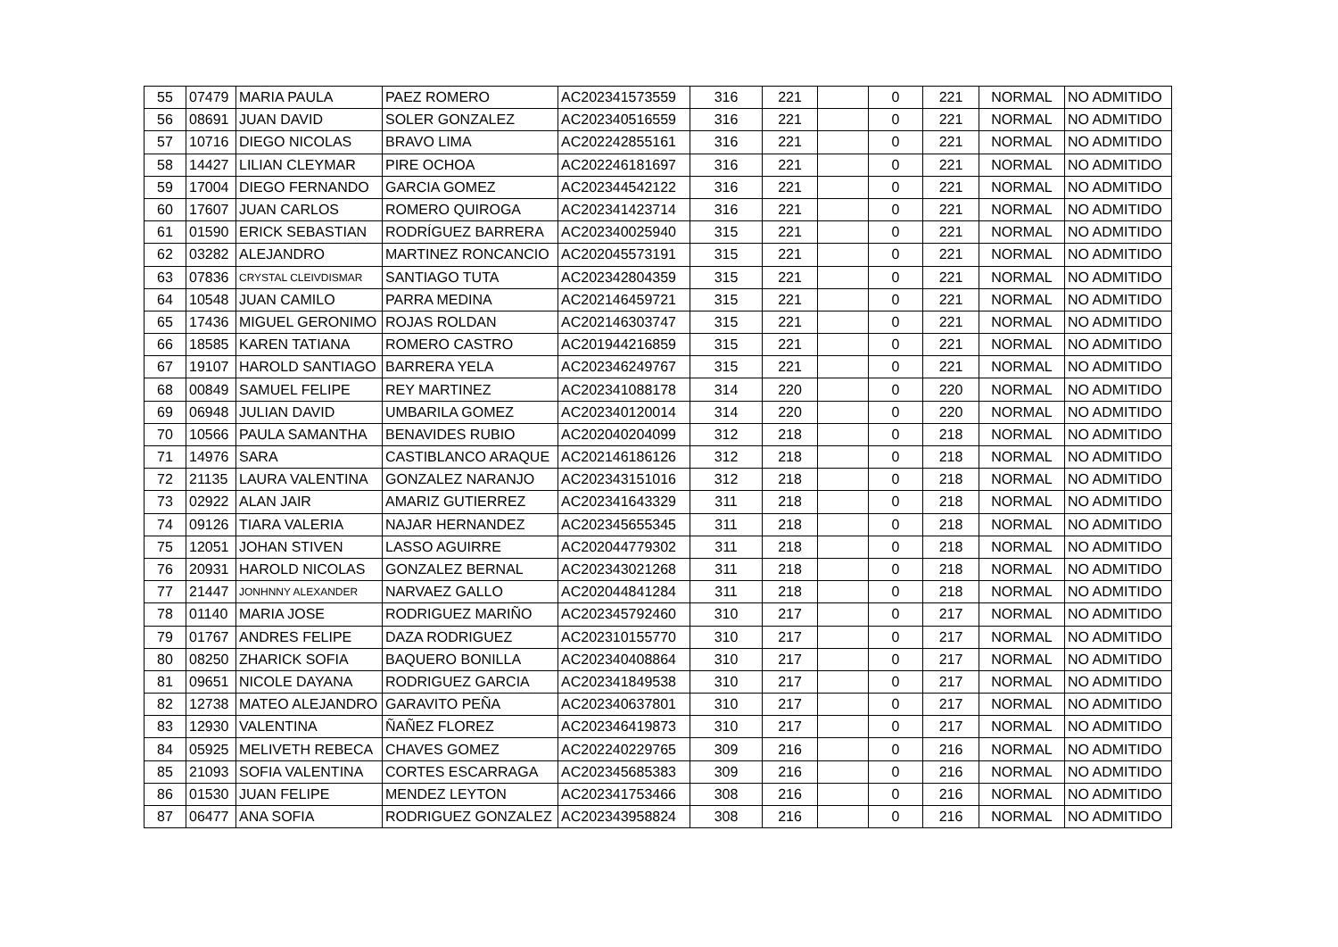| 55 | 07479 | MARIA PAULA | PAEZ ROMERO | AC202341573559 | 316 | 221 | | 0 | 221 | NORMAL | NO ADMITIDO |
| 56 | 08691 | JUAN DAVID | SOLER GONZALEZ | AC202340516559 | 316 | 221 | | 0 | 221 | NORMAL | NO ADMITIDO |
| 57 | 10716 | DIEGO NICOLAS | BRAVO LIMA | AC202242855161 | 316 | 221 | | 0 | 221 | NORMAL | NO ADMITIDO |
| 58 | 14427 | LILIAN CLEYMAR | PIRE OCHOA | AC202246181697 | 316 | 221 | | 0 | 221 | NORMAL | NO ADMITIDO |
| 59 | 17004 | DIEGO FERNANDO | GARCIA GOMEZ | AC202344542122 | 316 | 221 | | 0 | 221 | NORMAL | NO ADMITIDO |
| 60 | 17607 | JUAN CARLOS | ROMERO QUIROGA | AC202341423714 | 316 | 221 | | 0 | 221 | NORMAL | NO ADMITIDO |
| 61 | 01590 | ERICK SEBASTIAN | RODRÍGUEZ BARRERA | AC202340025940 | 315 | 221 | | 0 | 221 | NORMAL | NO ADMITIDO |
| 62 | 03282 | ALEJANDRO | MARTINEZ RONCANCIO | AC202045573191 | 315 | 221 | | 0 | 221 | NORMAL | NO ADMITIDO |
| 63 | 07836 | CRYSTAL CLEIVDISMAR | SANTIAGO TUTA | AC202342804359 | 315 | 221 | | 0 | 221 | NORMAL | NO ADMITIDO |
| 64 | 10548 | JUAN CAMILO | PARRA MEDINA | AC202146459721 | 315 | 221 | | 0 | 221 | NORMAL | NO ADMITIDO |
| 65 | 17436 | MIGUEL GERONIMO | ROJAS ROLDAN | AC202146303747 | 315 | 221 | | 0 | 221 | NORMAL | NO ADMITIDO |
| 66 | 18585 | KAREN TATIANA | ROMERO CASTRO | AC201944216859 | 315 | 221 | | 0 | 221 | NORMAL | NO ADMITIDO |
| 67 | 19107 | HAROLD SANTIAGO | BARRERA YELA | AC202346249767 | 315 | 221 | | 0 | 221 | NORMAL | NO ADMITIDO |
| 68 | 00849 | SAMUEL FELIPE | REY MARTINEZ | AC202341088178 | 314 | 220 | | 0 | 220 | NORMAL | NO ADMITIDO |
| 69 | 06948 | JULIAN DAVID | UMBARILA GOMEZ | AC202340120014 | 314 | 220 | | 0 | 220 | NORMAL | NO ADMITIDO |
| 70 | 10566 | PAULA SAMANTHA | BENAVIDES RUBIO | AC202040204099 | 312 | 218 | | 0 | 218 | NORMAL | NO ADMITIDO |
| 71 | 14976 | SARA | CASTIBLANCO ARAQUE | AC202146186126 | 312 | 218 | | 0 | 218 | NORMAL | NO ADMITIDO |
| 72 | 21135 | LAURA VALENTINA | GONZALEZ NARANJO | AC202343151016 | 312 | 218 | | 0 | 218 | NORMAL | NO ADMITIDO |
| 73 | 02922 | ALAN JAIR | AMARIZ GUTIERREZ | AC202341643329 | 311 | 218 | | 0 | 218 | NORMAL | NO ADMITIDO |
| 74 | 09126 | TIARA VALERIA | NAJAR HERNANDEZ | AC202345655345 | 311 | 218 | | 0 | 218 | NORMAL | NO ADMITIDO |
| 75 | 12051 | JOHAN STIVEN | LASSO AGUIRRE | AC202044779302 | 311 | 218 | | 0 | 218 | NORMAL | NO ADMITIDO |
| 76 | 20931 | HAROLD NICOLAS | GONZALEZ BERNAL | AC202343021268 | 311 | 218 | | 0 | 218 | NORMAL | NO ADMITIDO |
| 77 | 21447 | JONHNNY ALEXANDER | NARVAEZ GALLO | AC202044841284 | 311 | 218 | | 0 | 218 | NORMAL | NO ADMITIDO |
| 78 | 01140 | MARIA JOSE | RODRIGUEZ MARIÑO | AC202345792460 | 310 | 217 | | 0 | 217 | NORMAL | NO ADMITIDO |
| 79 | 01767 | ANDRES FELIPE | DAZA RODRIGUEZ | AC202310155770 | 310 | 217 | | 0 | 217 | NORMAL | NO ADMITIDO |
| 80 | 08250 | ZHARICK SOFIA | BAQUERO BONILLA | AC202340408864 | 310 | 217 | | 0 | 217 | NORMAL | NO ADMITIDO |
| 81 | 09651 | NICOLE DAYANA | RODRIGUEZ GARCIA | AC202341849538 | 310 | 217 | | 0 | 217 | NORMAL | NO ADMITIDO |
| 82 | 12738 | MATEO ALEJANDRO | GARAVITO PEÑA | AC202340637801 | 310 | 217 | | 0 | 217 | NORMAL | NO ADMITIDO |
| 83 | 12930 | VALENTINA | ÑAÑEZ FLOREZ | AC202346419873 | 310 | 217 | | 0 | 217 | NORMAL | NO ADMITIDO |
| 84 | 05925 | MELIVETH REBECA | CHAVES GOMEZ | AC202240229765 | 309 | 216 | | 0 | 216 | NORMAL | NO ADMITIDO |
| 85 | 21093 | SOFIA VALENTINA | CORTES ESCARRAGA | AC202345685383 | 309 | 216 | | 0 | 216 | NORMAL | NO ADMITIDO |
| 86 | 01530 | JUAN FELIPE | MENDEZ LEYTON | AC202341753466 | 308 | 216 | | 0 | 216 | NORMAL | NO ADMITIDO |
| 87 | 06477 | ANA SOFIA | RODRIGUEZ GONZALEZ | AC202343958824 | 308 | 216 | | 0 | 216 | NORMAL | NO ADMITIDO |